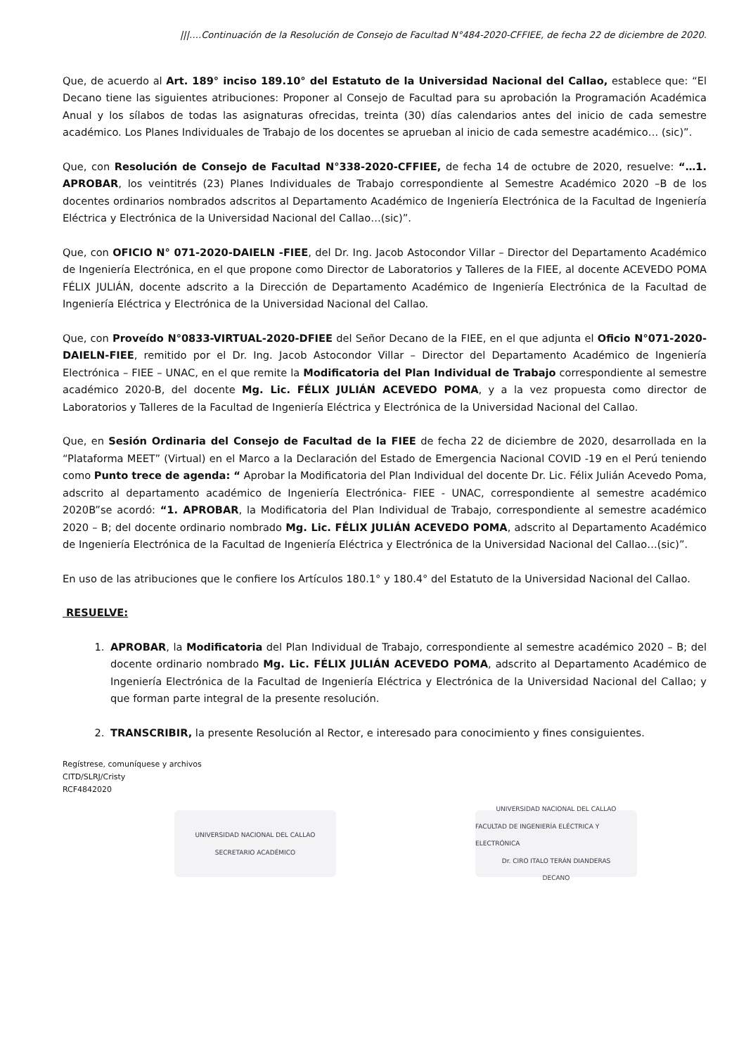|||….Continuación de la Resolución de Consejo de Facultad N°484-2020-CFFIEE, de fecha 22 de diciembre de 2020.
Que, de acuerdo al Art. 189° inciso 189.10° del Estatuto de la Universidad Nacional del Callao, establece que: “El Decano tiene las siguientes atribuciones: Proponer al Consejo de Facultad para su aprobación la Programación Académica Anual y los sílabos de todas las asignaturas ofrecidas, treinta (30) días calendarios antes del inicio de cada semestre académico. Los Planes Individuales de Trabajo de los docentes se aprueban al inicio de cada semestre académico… (sic)”.
Que, con Resolución de Consejo de Facultad N°338-2020-CFFIEE, de fecha 14 de octubre de 2020, resuelve: “…1. APROBAR, los veintitrés (23) Planes Individuales de Trabajo correspondiente al Semestre Académico 2020 –B de los docentes ordinarios nombrados adscritos al Departamento Académico de Ingeniería Electrónica de la Facultad de Ingeniería Eléctrica y Electrónica de la Universidad Nacional del Callao…(sic)”.
Que, con OFICIO N° 071-2020-DAIELN -FIEE, del Dr. Ing. Jacob Astocondor Villar – Director del Departamento Académico de Ingeniería Electrónica, en el que propone como Director de Laboratorios y Talleres de la FIEE, al docente ACEVEDO POMA FÉLIX JULIÁN, docente adscrito a la Dirección de Departamento Académico de Ingeniería Electrónica de la Facultad de Ingeniería Eléctrica y Electrónica de la Universidad Nacional del Callao.
Que, con Proveído N°0833-VIRTUAL-2020-DFIEE del Señor Decano de la FIEE, en el que adjunta el Oficio N°071-2020-DAIELN-FIEE, remitido por el Dr. Ing. Jacob Astocondor Villar – Director del Departamento Académico de Ingeniería Electrónica – FIEE – UNAC, en el que remite la Modificatoria del Plan Individual de Trabajo correspondiente al semestre académico 2020-B, del docente Mg. Lic. FÉLIX JULIÁN ACEVEDO POMA, y a la vez propuesta como director de Laboratorios y Talleres de la Facultad de Ingeniería Eléctrica y Electrónica de la Universidad Nacional del Callao.
Que, en Sesión Ordinaria del Consejo de Facultad de la FIEE de fecha 22 de diciembre de 2020, desarrollada en la “Plataforma MEET” (Virtual) en el Marco a la Declaración del Estado de Emergencia Nacional COVID -19 en el Perú teniendo como Punto trece de agenda: “ Aprobar la Modificatoria del Plan Individual del docente Dr. Lic. Félix Julián Acevedo Poma, adscrito al departamento académico de Ingeniería Electrónica- FIEE - UNAC, correspondiente al semestre académico 2020B”se acordó: “1. APROBAR, la Modificatoria del Plan Individual de Trabajo, correspondiente al semestre académico 2020 – B; del docente ordinario nombrado Mg. Lic. FÉLIX JULIÁN ACEVEDO POMA, adscrito al Departamento Académico de Ingeniería Electrónica de la Facultad de Ingeniería Eléctrica y Electrónica de la Universidad Nacional del Callao…(sic)”.
En uso de las atribuciones que le confiere los Artículos 180.1° y 180.4° del Estatuto de la Universidad Nacional del Callao.
RESUELVE:
1. APROBAR, la Modificatoria del Plan Individual de Trabajo, correspondiente al semestre académico 2020 – B; del docente ordinario nombrado Mg. Lic. FÉLIX JULIÁN ACEVEDO POMA, adscrito al Departamento Académico de Ingeniería Electrónica de la Facultad de Ingeniería Eléctrica y Electrónica de la Universidad Nacional del Callao; y que forman parte integral de la presente resolución.
2. TRANSCRIBIR, la presente Resolución al Rector, e interesado para conocimiento y fines consiguientes.
Regístrese, comuníquese y archivos
CITD/SLRJ/Cristy
RCF4842020
UNIVERSIDAD NACIONAL DEL CALLAO
SECRETARIO ACADÉMICO
UNIVERSIDAD NACIONAL DEL CALLAO
FACULTAD DE INGENIERÍA ELÉCTRICA Y ELECTRÓNICA
Dr. CIRO ITALO TERÁN DIANDERAS
DECANO